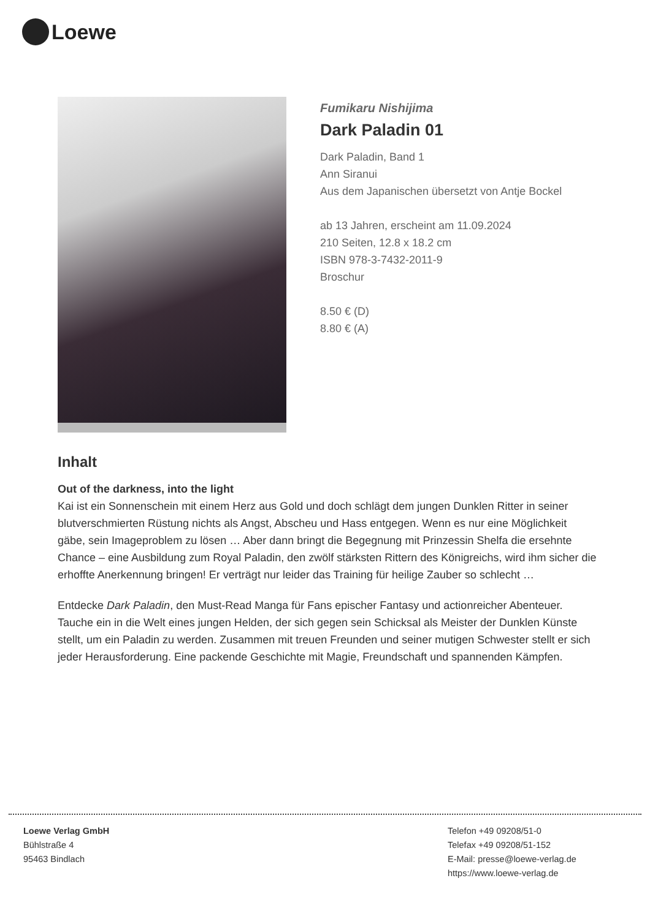Loewe
Fumikaru Nishijima
Dark Paladin 01
Dark Paladin, Band 1
Ann Siranui
Aus dem Japanischen übersetzt von Antje Bockel
ab 13 Jahren, erscheint am 11.09.2024
210 Seiten, 12.8 x 18.2 cm
ISBN 978-3-7432-2011-9
Broschur
8.50 € (D)
8.80 € (A)
Inhalt
Out of the darkness, into the light
Kai ist ein Sonnenschein mit einem Herz aus Gold und doch schlägt dem jungen Dunklen Ritter in seiner blutverschmierten Rüstung nichts als Angst, Abscheu und Hass entgegen. Wenn es nur eine Möglichkeit gäbe, sein Imageproblem zu lösen … Aber dann bringt die Begegnung mit Prinzessin Shelfa die ersehnte Chance – eine Ausbildung zum Royal Paladin, den zwölf stärksten Rittern des Königreichs, wird ihm sicher die erhoffte Anerkennung bringen! Er verträgt nur leider das Training für heilige Zauber so schlecht …
Entdecke Dark Paladin, den Must-Read Manga für Fans epischer Fantasy und actionreicher Abenteuer. Tauche ein in die Welt eines jungen Helden, der sich gegen sein Schicksal als Meister der Dunklen Künste stellt, um ein Paladin zu werden. Zusammen mit treuen Freunden und seiner mutigen Schwester stellt er sich jeder Herausforderung. Eine packende Geschichte mit Magie, Freundschaft und spannenden Kämpfen.
Loewe Verlag GmbH
Bühlstraße 4
95463 Bindlach
Telefon +49 09208/51-0
Telefax +49 09208/51-152
E-Mail: presse@loewe-verlag.de
https://www.loewe-verlag.de